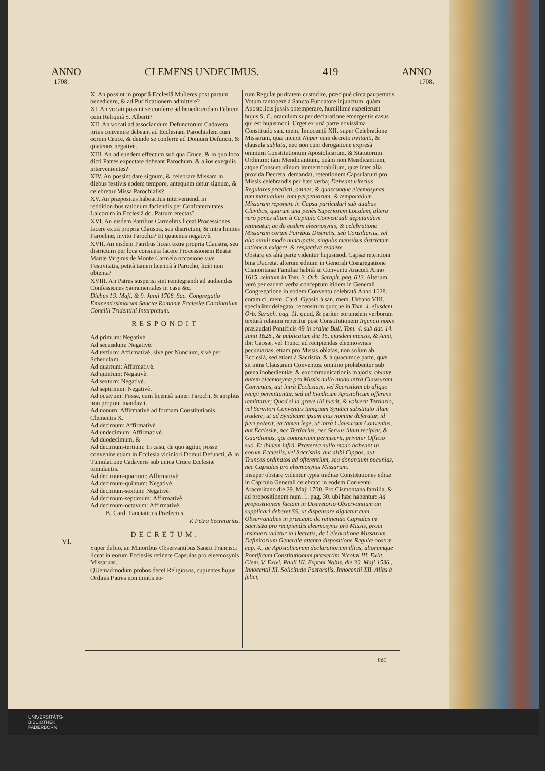ANNO CLEMENS UNDECIMUS. 419 ANNO
1708. 1708.
X. An possint in propriâ Ecclesiâ Mulieres post partum benedicere, & ad Purificationem admittere?
XI. An vocati possint se conferre ad benedicendam Febrem cum Reliquiâ S. Alberti?
XII. An vocati ad associandum Defunctorum Cadavera prius convenire debeant ad Ecclesiam Parochialem cum eorum Cruce, & deinde se conferre ad Domum Defuncti, & quatenus negativè.
XIII. An ad eundem effectum sub qua Cruce, & in quo loco dicti Patres expectare debeant Parochum, & alios exequiis intervenientes?
XIV. An possint dare signum, & celebrare Missam in diebus festivis eodem tempore, antequam detur signum, & celebretur Missa Parochialis?
XV. An præpositus habeat Jus interveniendi in redditionibus rationum faciendis per Confraternitates Laicorum in Ecclesiâ dd. Patrum erectas?
XVI. An eisdem Patribus Carmelitis liceat Processiones facere extrà propria Claustra, seu districtum, & intra limites Parochiæ, invito Parocho? Et quatenus negativè.
XVII. An eisdem Patribus liceat extra propria Claustra, seu districtum per loca consueta facere Processionem Beatæ Mariæ Virginis de Monte Carmelo occasione suæ Festivitatis, petitâ tamen licentiâ à Parocho, licèt non obtenta?
XVIII. An Patres suspensi sint reintegrandi ad audiendas Confessiones Sacramentales in casu &c.
Diebus 19. Maji, & 9. Junii 1708. Sac. Congregatio Eminentissimorum Sanctæ Romanæ Ecclesiæ Cardinalium Concilii Tridentini Interpretum.
RESPONDIT
Ad primum: Negativè.
Ad secundum: Negativè.
Ad tertium: Affirmativè, sivè per Nuncium, sivè per Schedulam.
Ad quartum: Affirmativè.
Ad quintum: Negativè.
Ad sextum: Negativè.
Ad septimum: Negativè.
Ad octavum: Posse, cum licentiâ tamen Parochi, & ampliùs non proponi mandavit.
Ad nonum: Affirmativè ad formam Constitutionis Clementis X.
Ad decimum: Affirmativè.
Ad undecimum: Affirmativè.
Ad duodecimum, &
Ad decimum-tertium: In casu, de quo agitur, posse convenire etiam in Ecclesia viciniori Domui Defuncti, & in Tumulatione Cadaveris sub unica Cruce Ecclesiæ tumulantis.
Ad decimum-quartum: Affirmativè.
Ad decimum-quintum: Negativè.
Ad decimum-sextum: Negativè.
Ad decimum-septimum: Affirmativè.
Ad decimum-octavum: Affirmativè.
B. Card. Panciaticus Præfectus.
V. Petra Secretarius.
DECRETUM.
Super dubio, an Minoribus Observantibus Sancti Francisci liceat in eorum Ecclesiis retinere Capsulas pro eleemosynis Missarum.
QUemadmodum probos decet Religiosos, cupientes hujus Ordinis Patres non minùs eo-
rum Regulæ puritatem custodire, præcipuè circa paupertatis Votum tantoperè à Sancto Fundatore injunctum, quàm Apostolicis jussis obtemperare, humillimè expetierunt hujus S. C. oraculum super declaratione emergentis casus qui est hujusmodi. Urget ex unâ parte novissima Constitutio san. mem. Innocentii XII. super Celebratione Missarum, quæ incipit Nuper cum decreto irritanti, & clausula sublata, nec non cum derogatione expresâ omnium Constitutionum Apostolicarum, & Statutorum Ordinum; tàm Mendicantium, quàm non Mendicantium, atque Consuetudinum immemorabilium, quæ inter alia provida Decreta, demandat, retentionem Capsularum pro Missis celebrandis per hæc verba; Debeant ulterius Regulares prædicti, omnes, & quascunque eleemosynas, tum manualium, tum perpetuarum, & temporalium Missarum reponere in Capsa particulari sub duabus Clavibus, quarum una penès Superiorem Localem, altera verò penès alium à Capitulo Conventuali deputandum retineatur, ac de eisdem eleemosynis, & celebratione Missarum coram Patribus Discretis, seù Consiliariis, vel alio simili modo nuncupatis, singulis mensibus districtam rationem exigere, & respectivè reddere.
Obstare ex aliâ parte videntur hujusmodi Capsæ retentioni bina Decreta, alterum editum in Generali Congregatione Cismontanæ Familiæ habitâ in Conventu Aracœli Anno 1615. relatum in Tom. 3. Orb. Seraph. pag. 613. Alterum verò per eadem verba conceptum itidem in Generali Congregatione in eodem Conventu celebratâ Anno 1628. coram cl. mem. Card. Gypsio à san. mem. Urbano VIII. specialiter delegato, recensitum quoque in Tom. 4. ejusdem Orb. Seraph. pag. 11. quod, & pariter eorumdem verborum texturâ relatum reperitur post Constitutionem Injuncti nobis prælaudati Pontificis 49 in ordine Bull. Tom. 4. sub dat. 14. Junii 1628., & publicatum die 15. ejusdem mensis, & Anni, ibi: Capsæ, vel Trunci ad recipiendas eleemosynas pecuniarias, etiam pro Missis oblatas, non solùm ab Ecclesiâ, sed etiam à Sacristia, & à quacumqe parte, quæ sit intra Clausuram Conventus, omnino prohibentur sub pœna inobedientiæ, & excommunicationis majoris; oblatæ autem eleemosynæ pro Missis nullo modo intrà Clausuram Conventus, aut intrà Ecclesiam, vel Sacristiam ab aliquo recipi permittantur, sed ad Syndicum Apostolicum offerens remittatur; Quod si id grave illi fuerit, & voluerit Tertiario, vel Servitori Conventus tamquam Syndici substituto illam tradere, ut ad Syndicum ipsum ejus nomine deferatur, id fieri poterit, ea tamen lege, ut intrà Clausuram Conventus, aut Ecclesiæ, nec Tertiarius, nec Servus illam recipiat, & Guardianus, qui contrarium permiserit, privetur Officio suo. Et ibidem infrà. Præterea nullo modo habeant in eorum Ecclesiis, vel Sacristiis, aut alibi Cippos, aut Truncos ordinatos ad offerentium, seu donantium pecunias, nec Capsulas pro eleemosynis Missarum.
Insuper obstare videntur typis traditæ Constitutiones editæ in Capitulo Generali celebrato in eodem Conventu Aracœlitano die 29. Maji 1700. Pro Cismontana familia, & ad propositionem num. 1. pag. 30. ubi hæc habentur: Ad propositionem factam in Discretorio Observantium an supplicari deberet SS. ut dispensare dignetur cum Observantibus in præcepto de retinendo Capsulas in Sacristia pro recipiendis eleemosynis prò Missis, prout insinuari videtur in Decretis, de Celebratione Missarum. Definitorium Generale attenta dispositione Regulæ nostræ cap. 4., ac Apostolicarum declarationum illius, aliorumque Pontificum Constitutionum præsertim Nicolai III. Exiit, Clem. V. Exivi, Pauli III. Exponi Nobis, die 30. Maji 1536., Innocentii XI. Solicitudo Pastoralis, Innocentii XII. Alias à felici,
VI.
nec
UNIVERSITÄTS-
BIBLIOTHEK
PADERBORN